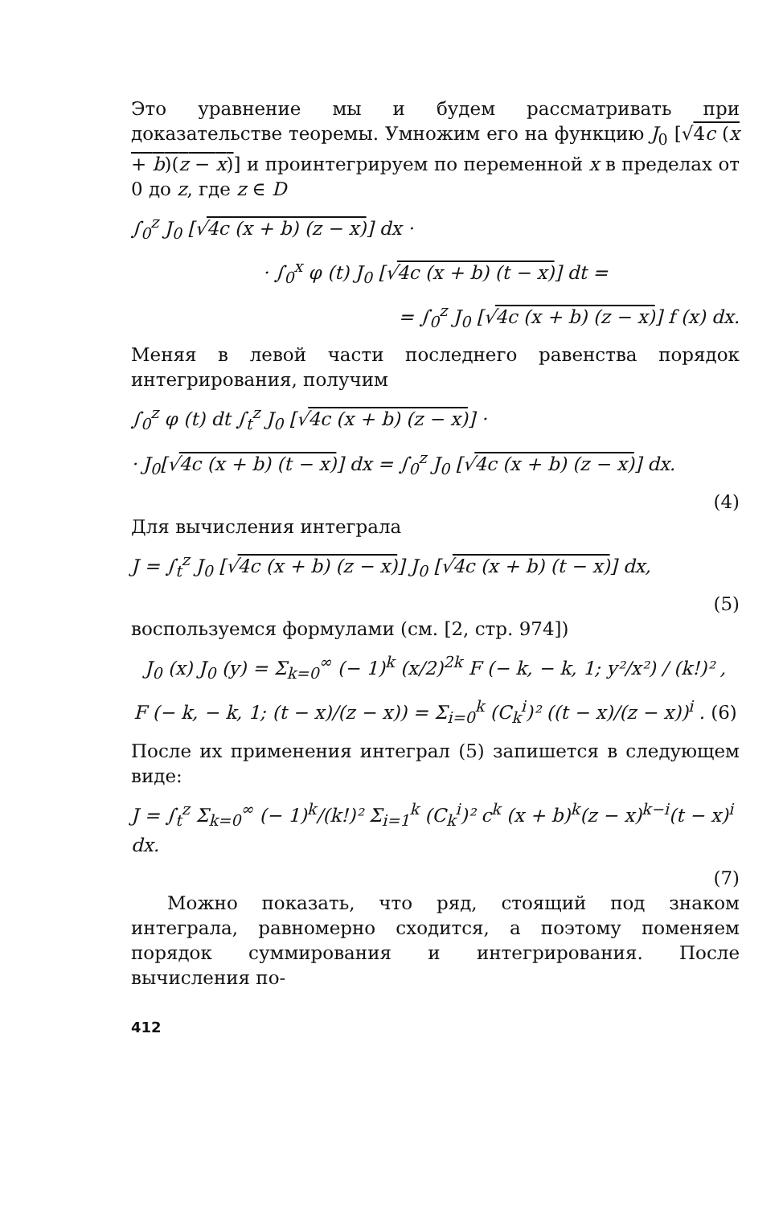Это уравнение мы и будем рассматривать при доказательстве теоремы. Умножим его на функцию J<sub>0</sub> [√4c (x + b)(z − x)] и проинтегрируем по переменной x в пределах от 0 до z, где z ∈ D
∫<sub>0</sub><sup>z</sup> J<sub>0</sub> [√4c (x + b) (z − x)] dx ·
· ∫<sub>0</sub><sup>x</sup> φ (t) J<sub>0</sub> [√4c (x + b) (t − x)] dt =
= ∫<sub>0</sub><sup>z</sup> J<sub>0</sub> [√4c (x + b) (z − x)] f (x) dx.
Меняя в левой части последнего равенства порядок интегрирования, получим
∫<sub>0</sub><sup>z</sup> φ (t) dt ∫<sub>t</sub><sup>z</sup> J<sub>0</sub> [√4c (x + b) (z − x)] ·
· J<sub>0</sub>[√4c (x + b) (t − x)] dx = ∫<sub>0</sub><sup>z</sup> J<sub>0</sub> [√4c (x + b) (z − x)] dx.
(4)
Для вычисления интеграла
J = ∫<sub>t</sub><sup>z</sup> J<sub>0</sub> [√4c (x + b) (z − x)] J<sub>0</sub> [√4c (x + b) (t − x)] dx,
(5)
воспользуемся формулами (см. [2, стр. 974])
J<sub>0</sub> (x) J<sub>0</sub> (y) = Σ<sub>k=0</sub><sup>∞</sup> (− 1)<sup>k</sup> (x/2)<sup>2k</sup> F (− k, − k, 1; y²/x²) / (k!)² ,
F (− k, − k, 1; (t − x)/(z − x)) = Σ<sub>i=0</sub><sup>k</sup> (C<sub>k</sub><sup>i</sup>)² ((t − x)/(z − x))<sup>i</sup> . (6)
После их применения интеграл (5) запишется в следующем виде:
J = ∫<sub>t</sub><sup>z</sup> Σ<sub>k=0</sub><sup>∞</sup> (− 1)<sup>k</sup>/(k!)² Σ<sub>i=1</sub><sup>k</sup> (C<sub>k</sub><sup>i</sup>)² c<sup>k</sup> (x + b)<sup>k</sup>(z − x)<sup>k−i</sup>(t − x)<sup>i</sup> dx.
(7)
Можно показать, что ряд, стоящий под знаком интеграла, равномерно сходится, а поэтому поменяем порядок суммирования и интегрирования. После вычисления по-
412